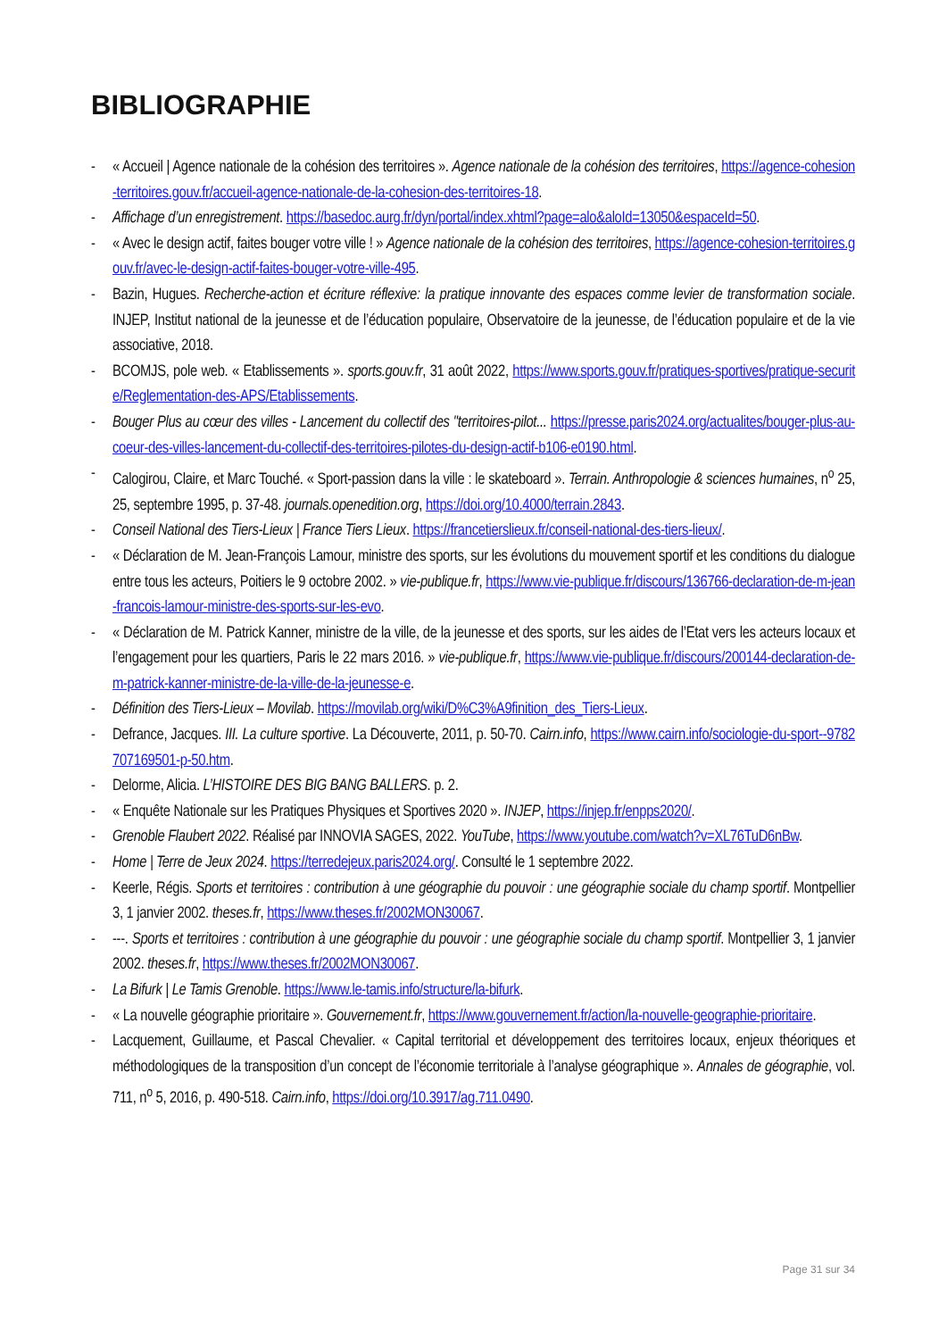BIBLIOGRAPHIE
- « Accueil | Agence nationale de la cohésion des territoires ». Agence nationale de la cohésion des territoires, https://agence-cohesion-territoires.gouv.fr/accueil-agence-nationale-de-la-cohesion-des-territoires-18.
- Affichage d’un enregistrement. https://basedoc.aurg.fr/dyn/portal/index.xhtml?page=alo&aloId=13050&espaceId=50.
- « Avec le design actif, faites bouger votre ville ! » Agence nationale de la cohésion des territoires, https://agence-cohesion-territoires.gouv.fr/avec-le-design-actif-faites-bouger-votre-ville-495.
- Bazin, Hugues. Recherche-action et écriture réflexive: la pratique innovante des espaces comme levier de transformation sociale. INJEP, Institut national de la jeunesse et de l’éducation populaire, Observatoire de la jeunesse, de l’éducation populaire et de la vie associative, 2018.
- BCOMJS, pole web. « Etablissements ». sports.gouv.fr, 31 août 2022, https://www.sports.gouv.fr/pratiques-sportives/pratique-securite/Reglementation-des-APS/Etablissements.
- Bouger Plus au cœur des villes - Lancement du collectif des "territoires-pilot... https://presse.paris2024.org/actualites/bouger-plus-au-coeur-des-villes-lancement-du-collectif-des-territoires-pilotes-du-design-actif-b106-e0190.html.
- Calogirou, Claire, et Marc Touché. « Sport-passion dans la ville : le skateboard ». Terrain. Anthropologie & sciences humaines, n<sup>o</sup> 25, 25, septembre 1995, p. 37-48. journals.openedition.org, https://doi.org/10.4000/terrain.2843.
- Conseil National des Tiers-Lieux | France Tiers Lieux. https://francetierslieux.fr/conseil-national-des-tiers-lieux/.
- « Déclaration de M. Jean-François Lamour, ministre des sports, sur les évolutions du mouvement sportif et les conditions du dialogue entre tous les acteurs, Poitiers le 9 octobre 2002. » vie-publique.fr, https://www.vie-publique.fr/discours/136766-declaration-de-m-jean-francois-lamour-ministre-des-sports-sur-les-evo.
- « Déclaration de M. Patrick Kanner, ministre de la ville, de la jeunesse et des sports, sur les aides de l’Etat vers les acteurs locaux et l’engagement pour les quartiers, Paris le 22 mars 2016. » vie-publique.fr, https://www.vie-publique.fr/discours/200144-declaration-de-m-patrick-kanner-ministre-de-la-ville-de-la-jeunesse-e.
- Définition des Tiers-Lieux – Movilab. https://movilab.org/wiki/D%C3%A9finition_des_Tiers-Lieux.
- Defrance, Jacques. III. La culture sportive. La Découverte, 2011, p. 50-70. Cairn.info, https://www.cairn.info/sociologie-du-sport--9782707169501-p-50.htm.
- Delorme, Alicia. L’HISTOIRE DES BIG BANG BALLERS. p. 2.
- « Enquête Nationale sur les Pratiques Physiques et Sportives 2020 ». INJEP, https://injep.fr/enpps2020/.
- Grenoble Flaubert 2022. Réalisé par INNOVIA SAGES, 2022. YouTube, https://www.youtube.com/watch?v=XL76TuD6nBw.
- Home | Terre de Jeux 2024. https://terredejeux.paris2024.org/. Consulté le 1 septembre 2022.
- Keerle, Régis. Sports et territoires : contribution à une géographie du pouvoir : une géographie sociale du champ sportif. Montpellier 3, 1 janvier 2002. theses.fr, https://www.theses.fr/2002MON30067.
- ---. Sports et territoires : contribution à une géographie du pouvoir : une géographie sociale du champ sportif. Montpellier 3, 1 janvier 2002. theses.fr, https://www.theses.fr/2002MON30067.
- La Bifurk | Le Tamis Grenoble. https://www.le-tamis.info/structure/la-bifurk.
- « La nouvelle géographie prioritaire ». Gouvernement.fr, https://www.gouvernement.fr/action/la-nouvelle-geographie-prioritaire.
- Lacquement, Guillaume, et Pascal Chevalier. « Capital territorial et développement des territoires locaux, enjeux théoriques et méthodologiques de la transposition d’un concept de l’économie territoriale à l’analyse géographique ». Annales de géographie, vol. 711, n<sup>o</sup> 5, 2016, p. 490-518. Cairn.info, https://doi.org/10.3917/ag.711.0490.
Page 31 sur 34